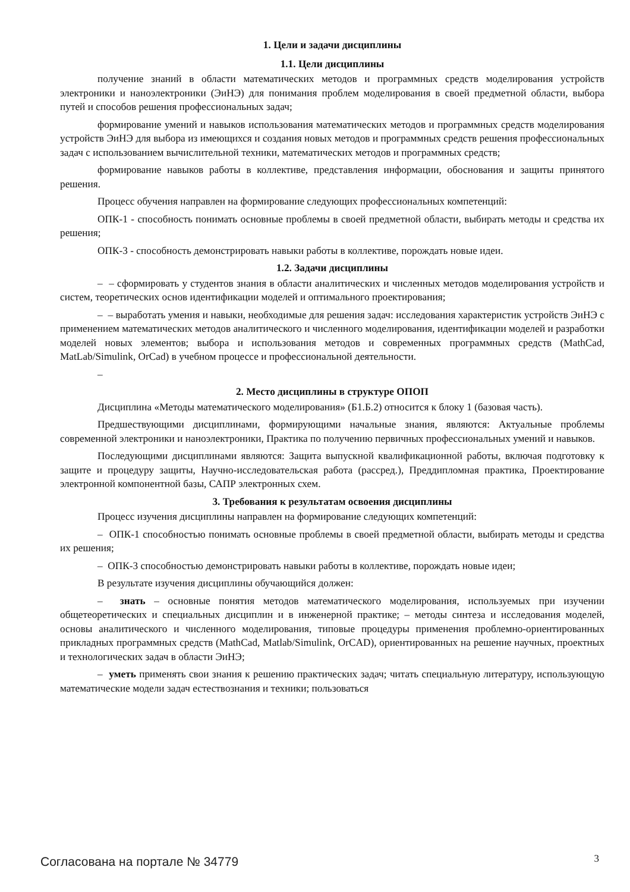1. Цели и задачи дисциплины
1.1. Цели дисциплины
получение знаний в области математических методов и программных средств моделирования устройств электроники и наноэлектроники (ЭиНЭ) для понимания проблем моделирования в своей предметной области, выбора путей и способов решения профессиональных задач;
формирование умений и навыков использования математических методов и программных средств моделирования устройств ЭиНЭ для выбора из имеющихся и создания новых методов и программных средств решения профессиональных задач с использованием вычислительной техники, математических методов и программных средств;
формирование навыков работы в коллективе, представления информации, обоснования и защиты принятого решения.
Процесс обучения направлен на формирование следующих профессиональных компетенций:
ОПК-1 - способность понимать основные проблемы в своей предметной области, выбирать методы и средства их решения;
ОПК-3 - способность демонстрировать навыки работы в коллективе, порождать новые идеи.
1.2. Задачи дисциплины
– – сформировать у студентов знания в области аналитических и численных методов моделирования устройств и систем, теоретических основ идентификации моделей и оптимального проектирования;
– – выработать умения и навыки, необходимые для решения задач: исследования характеристик устройств ЭиНЭ с применением математических методов аналитического и численного моделирования, идентификации моделей и разработки моделей новых элементов; выбора и использования методов и современных программных средств (MathCad, MatLab/Simulink, OrCad) в учебном процессе и профессиональной деятельности.
–
2. Место дисциплины в структуре ОПОП
Дисциплина «Методы математического моделирования» (Б1.Б.2) относится к блоку 1 (базовая часть).
Предшествующими дисциплинами, формирующими начальные знания, являются: Актуальные проблемы современной электроники и наноэлектроники, Практика по получению первичных профессиональных умений и навыков.
Последующими дисциплинами являются: Защита выпускной квалификационной работы, включая подготовку к защите и процедуру защиты, Научно-исследовательская работа (рассред.), Преддипломная практика, Проектирование электронной компонентной базы, САПР электронных схем.
3. Требования к результатам освоения дисциплины
Процесс изучения дисциплины направлен на формирование следующих компетенций:
– ОПК-1 способностью понимать основные проблемы в своей предметной области, выбирать методы и средства их решения;
– ОПК-3 способностью демонстрировать навыки работы в коллективе, порождать новые идеи;
В результате изучения дисциплины обучающийся должен:
– знать – основные понятия методов математического моделирования, используемых при изучении общетеоретических и специальных дисциплин и в инженерной практике; – методы синтеза и исследования моделей, основы аналитического и численного моделирования, типовые процедуры применения проблемно-ориентированных прикладных программных средств (MathCad, Matlab/Simulink, OrCAD), ориентированных на решение научных, проектных и технологических задач в области ЭиНЭ;
– уметь применять свои знания к решению практических задач; читать специальную литературу, использующую математические модели задач естествознания и техники; пользоваться
Согласована на портале № 34779 3